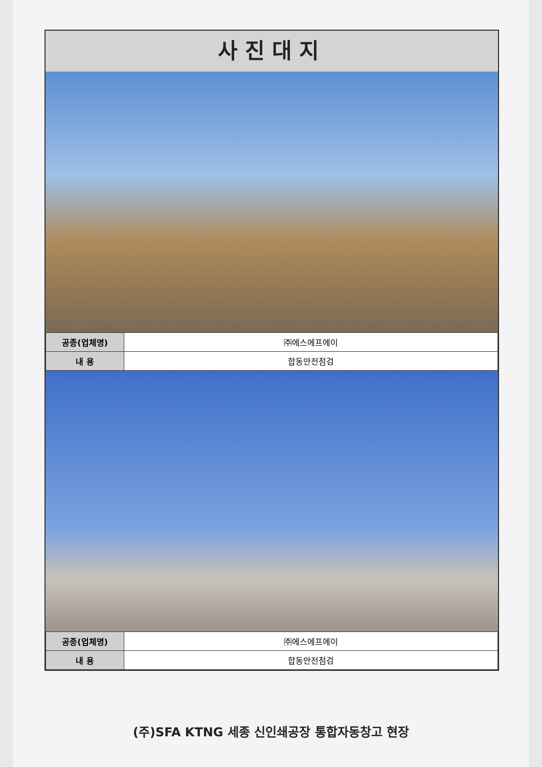사진대지
| 공종(업체명) | ㈜에스에프에이 |
| 내 용 | 합동안전점검 |
| 공종(업체명) | ㈜에스에프에이 |
| 내 용 | 합동안전점검 |
(주)SFA KTNG 세종 신인쇄공장 통합자동창고 현장